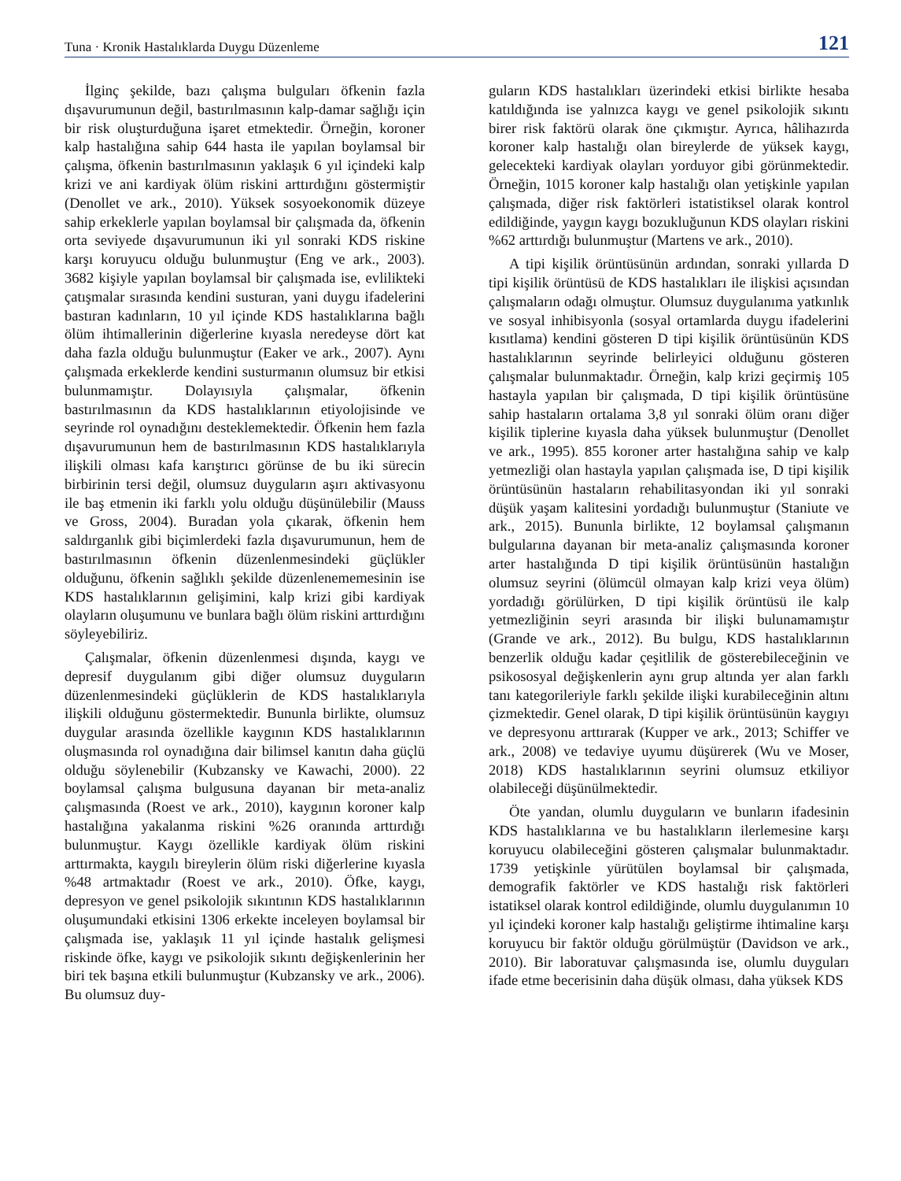Tuna · Kronik Hastalıklarda Duygu Düzenleme 121
İlginç şekilde, bazı çalışma bulguları öfkenin fazla dışavurumunun değil, bastırılmasının kalp-damar sağlığı için bir risk oluşturduğuna işaret etmektedir. Örneğin, koroner kalp hastalığına sahip 644 hasta ile yapılan boylamsal bir çalışma, öfkenin bastırılmasının yaklaşık 6 yıl içindeki kalp krizi ve ani kardiyak ölüm riskini arttırdığını göstermiştir (Denollet ve ark., 2010). Yüksek sosyoekonomik düzeye sahip erkeklerle yapılan boylamsal bir çalışmada da, öfkenin orta seviyede dışavurumunun iki yıl sonraki KDS riskine karşı koruyucu olduğu bulunmuştur (Eng ve ark., 2003). 3682 kişiyle yapılan boylamsal bir çalışmada ise, evlilikteki çatışmalar sırasında kendini susturan, yani duygu ifadelerini bastıran kadınların, 10 yıl içinde KDS hastalıklarına bağlı ölüm ihtimallerinin diğerlerine kıyasla neredeyse dört kat daha fazla olduğu bulunmuştur (Eaker ve ark., 2007). Aynı çalışmada erkeklerde kendini susturmanın olumsuz bir etkisi bulunmamıştır. Dolayısıyla çalışmalar, öfkenin bastırılmasının da KDS hastalıklarının etiyolojisinde ve seyrinde rol oynadığını desteklemektedir. Öfkenin hem fazla dışavurumunun hem de bastırılmasının KDS hastalıklarıyla ilişkili olması kafa karıştırıcı görünse de bu iki sürecin birbirinin tersi değil, olumsuz duyguların aşırı aktivasyonu ile baş etmenin iki farklı yolu olduğu düşünülebilir (Mauss ve Gross, 2004). Buradan yola çıkarak, öfkenin hem saldırganlık gibi biçimlerdeki fazla dışavurumunun, hem de bastırılmasının öfkenin düzenlenmesindeki güçlükler olduğunu, öfkenin sağlıklı şekilde düzenlenememesinin ise KDS hastalıklarının gelişimini, kalp krizi gibi kardiyak olayların oluşumunu ve bunlara bağlı ölüm riskini arttırdığını söyleyebiliriz.
Çalışmalar, öfkenin düzenlenmesi dışında, kaygı ve depresif duygulanım gibi diğer olumsuz duyguların düzenlenmesindeki güçlüklerin de KDS hastalıklarıyla ilişkili olduğunu göstermektedir. Bununla birlikte, olumsuz duygular arasında özellikle kaygının KDS hastalıklarının oluşmasında rol oynadığına dair bilimsel kanıtın daha güçlü olduğu söylenebilir (Kubzansky ve Kawachi, 2000). 22 boylamsal çalışma bulgusuna dayanan bir meta-analiz çalışmasında (Roest ve ark., 2010), kaygının koroner kalp hastalığına yakalanma riskini %26 oranında arttırdığı bulunmuştur. Kaygı özellikle kardiyak ölüm riskini arttırmakta, kaygılı bireylerin ölüm riski diğerlerine kıyasla %48 artmaktadır (Roest ve ark., 2010). Öfke, kaygı, depresyon ve genel psikolojik sıkıntının KDS hastalıklarının oluşumundaki etkisini 1306 erkekte inceleyen boylamsal bir çalışmada ise, yaklaşık 11 yıl içinde hastalık gelişmesi riskinde öfke, kaygı ve psikolojik sıkıntı değişkenlerinin her biri tek başına etkili bulunmuştur (Kubzansky ve ark., 2006). Bu olumsuz duy-
guların KDS hastalıkları üzerindeki etkisi birlikte hesaba katıldığında ise yalnızca kaygı ve genel psikolojik sıkıntı birer risk faktörü olarak öne çıkmıştır. Ayrıca, hâlihazırda koroner kalp hastalığı olan bireylerde de yüksek kaygı, gelecekteki kardiyak olayları yorduyor gibi görünmektedir. Örneğin, 1015 koroner kalp hastalığı olan yetişkinle yapılan çalışmada, diğer risk faktörleri istatistiksel olarak kontrol edildiğinde, yaygın kaygı bozukluğunun KDS olayları riskini %62 arttırdığı bulunmuştur (Martens ve ark., 2010).
A tipi kişilik örüntüsünün ardından, sonraki yıllarda D tipi kişilik örüntüsü de KDS hastalıkları ile ilişkisi açısından çalışmaların odağı olmuştur. Olumsuz duygulanıma yatkınlık ve sosyal inhibisyonla (sosyal ortamlarda duygu ifadelerini kısıtlama) kendini gösteren D tipi kişilik örüntüsünün KDS hastalıklarının seyrinde belirleyici olduğunu gösteren çalışmalar bulunmaktadır. Örneğin, kalp krizi geçirmiş 105 hastayla yapılan bir çalışmada, D tipi kişilik örüntüsüne sahip hastaların ortalama 3,8 yıl sonraki ölüm oranı diğer kişilik tiplerine kıyasla daha yüksek bulunmuştur (Denollet ve ark., 1995). 855 koroner arter hastalığına sahip ve kalp yetmezliği olan hastayla yapılan çalışmada ise, D tipi kişilik örüntüsünün hastaların rehabilitasyondan iki yıl sonraki düşük yaşam kalitesini yordadığı bulunmuştur (Staniute ve ark., 2015). Bununla birlikte, 12 boylamsal çalışmanın bulgularına dayanan bir meta-analiz çalışmasında koroner arter hastalığında D tipi kişilik örüntüsünün hastalığın olumsuz seyrini (ölümcül olmayan kalp krizi veya ölüm) yordadığı görülürken, D tipi kişilik örüntüsü ile kalp yetmezliğinin seyri arasında bir ilişki bulunamamıştır (Grande ve ark., 2012). Bu bulgu, KDS hastalıklarının benzerlik olduğu kadar çeşitlilik de gösterebileceğinin ve psikososyal değişkenlerin aynı grup altında yer alan farklı tanı kategorileriyle farklı şekilde ilişki kurabileceğinin altını çizmektedir. Genel olarak, D tipi kişilik örüntüsünün kaygıyı ve depresyonu arttırarak (Kupper ve ark., 2013; Schiffer ve ark., 2008) ve tedaviye uyumu düşürerek (Wu ve Moser, 2018) KDS hastalıklarının seyrini olumsuz etkiliyor olabileceği düşünülmektedir.
Öte yandan, olumlu duyguların ve bunların ifadesinin KDS hastalıklarına ve bu hastalıkların ilerlemesine karşı koruyucu olabileceğini gösteren çalışmalar bulunmaktadır. 1739 yetişkinle yürütülen boylamsal bir çalışmada, demografik faktörler ve KDS hastalığı risk faktörleri istatiksel olarak kontrol edildiğinde, olumlu duygulanımın 10 yıl içindeki koroner kalp hastalığı geliştirme ihtimaline karşı koruyucu bir faktör olduğu görülmüştür (Davidson ve ark., 2010). Bir laboratuvar çalışmasında ise, olumlu duyguları ifade etme becerisinin daha düşük olması, daha yüksek KDS